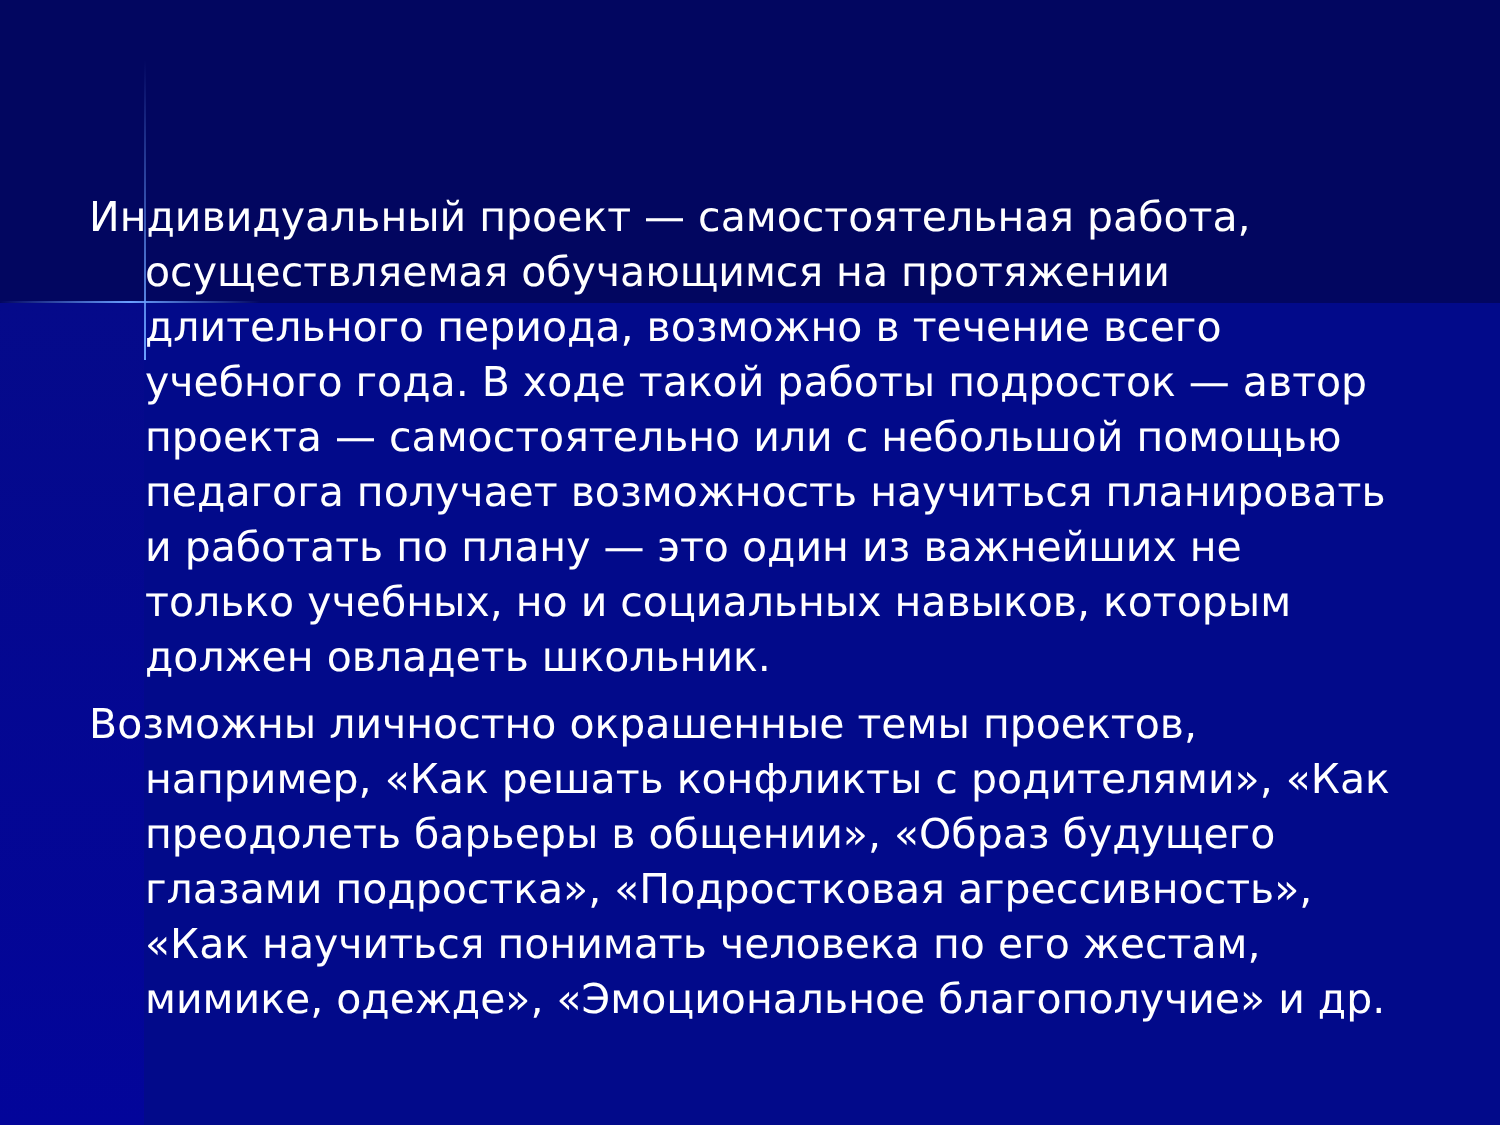Индивидуальный проект — самостоятельная работа, осуществляемая обучающимся на протяжении длительного периода, возможно в течение всего учебного года. В ходе такой работы подросток — автор проекта — самостоятельно или с небольшой помощью педагога получает возможность научиться планировать и работать по плану — это один из важнейших не только учебных, но и социальных навыков, которым должен овладеть школьник.
Возможны личностно окрашенные темы проектов, например, «Как решать конфликты с родителями», «Как преодолеть барьеры в общении», «Образ будущего глазами подростка», «Подростковая агрессивность», «Как научиться понимать человека по его жестам, мимике, одежде», «Эмоциональное благополучие» и др.